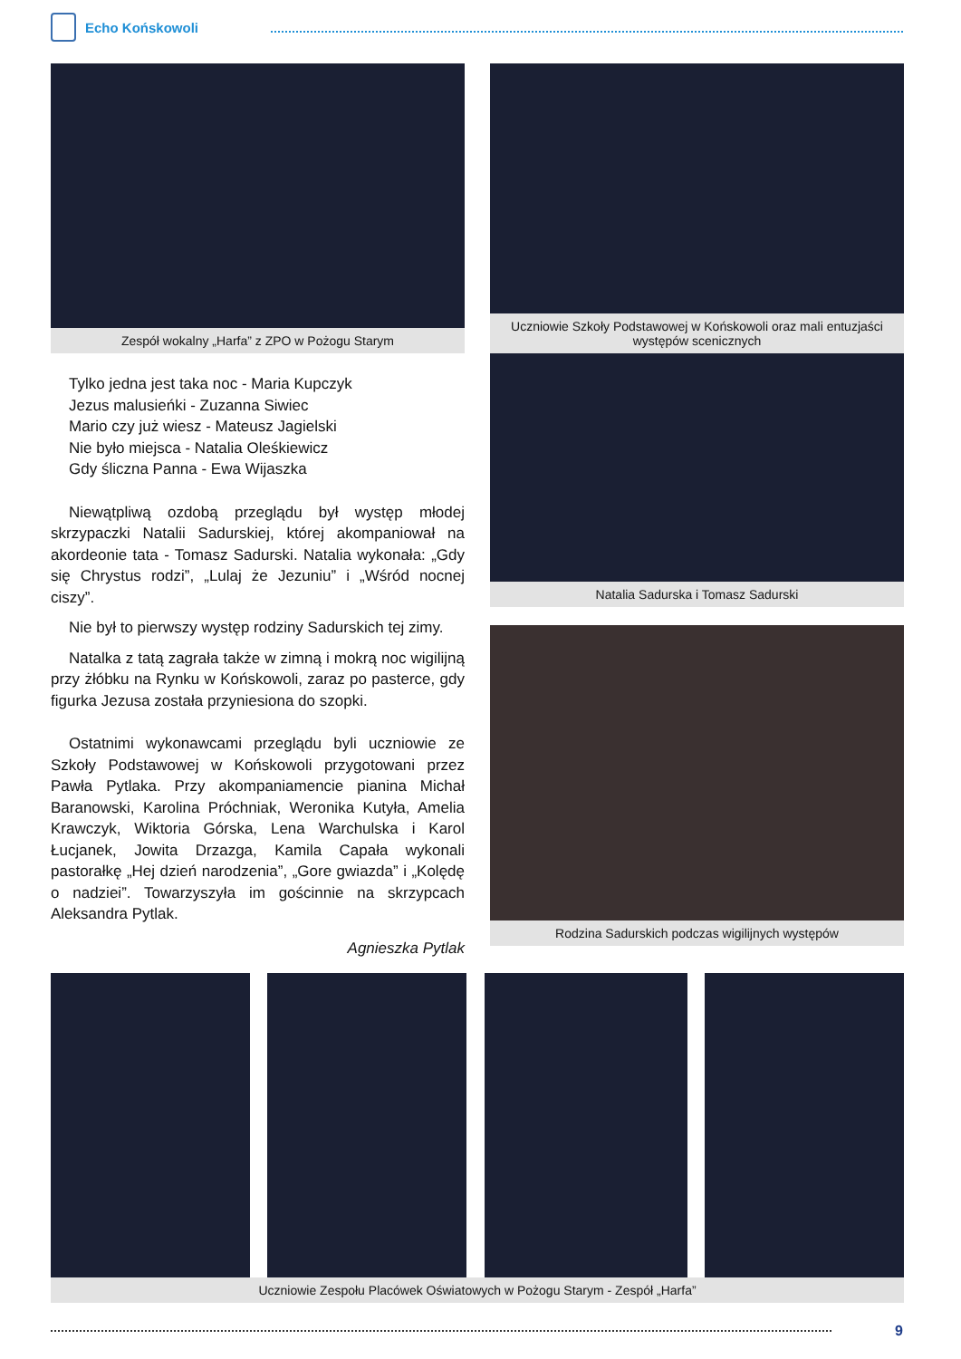Echo Końskowoli
Zespół wokalny „Harfa” z ZPO w Pożogu Starym
Tylko jedna jest taka noc - Maria Kupczyk
Jezus malusieńki - Zuzanna Siwiec
Mario czy już wiesz - Mateusz Jagielski
Nie było miejsca - Natalia Oleśkiewicz
Gdy śliczna Panna - Ewa Wijaszka
Niewątpliwą ozdobą przeglądu był występ młodej skrzypaczki Natalii Sadurskiej, której akompaniował na akordeonie tata - Tomasz Sadurski. Natalia wykonała: „Gdy się Chrystus rodzi”, „Lulaj że Jezuniu” i „Wśród nocnej ciszy”.
Nie był to pierwszy występ rodziny Sadurskich tej zimy.
Natalka z tatą zagrała także w zimną i mokrą noc wigilijną przy żłóbku na Rynku w Końskowoli, zaraz po pasterce, gdy figurka Jezusa została przyniesiona do szopki.
Ostatnimi wykonawcami przeglądu byli uczniowie ze Szkoły Podstawowej w Końskowoli przygotowani przez Pawła Pytlaka. Przy akompaniamencie pianina Michał Baranowski, Karolina Próchniak, Weronika Kutyła, Amelia Krawczyk, Wiktoria Górska, Lena Warchulska i Karol Łucjanek, Jowita Drzazga, Kamila Capała wykonali pastorałkę „Hej dzień narodzenia”, „Gore gwiazda” i „Kolędę o nadziei”. Towarzyszyła im gościnnie na skrzypcach Aleksandra Pytlak.
Agnieszka Pytlak
Uczniowie Szkoły Podstawowej w Końskowoli oraz mali entuzjaści występów scenicznych
Natalia Sadurska i Tomasz Sadurski
Rodzina Sadurskich podczas wigilijnych występów
Uczniowie Zespołu Placówek Oświatowych w Pożogu Starym - Zespół „Harfa”
9